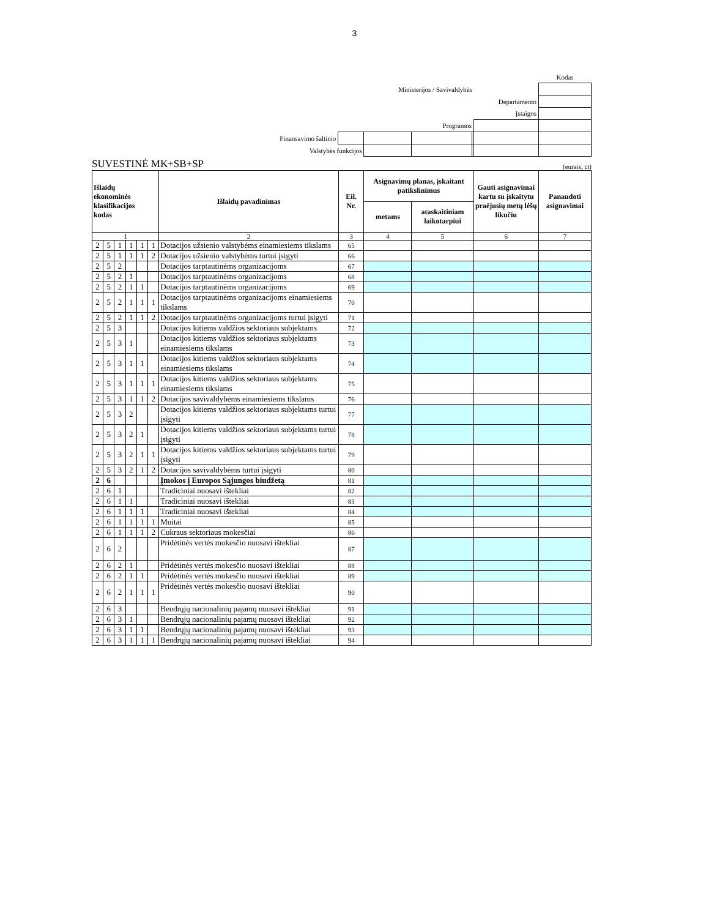3
| | | | | | | Kodas |
| Ministerijos / Savivaldybės | | | | | | |
| Departamento | | | | | | |
| Įstaigos | | | | | | |
| Programos | | | | | | |
| Finansavimo šaltinio | | | | | | |
| Valstybės funkcijos | | | | | | |
SUVESTINĖ MK+SB+SP (eurais, ct)
| Išlaidų ekonominės klasifikacijos kodas | | | | | | Išlaidų pavadinimas | Eil. Nr. | Asignavimų planas, įskaitant patikslinimus | | Gauti asignavimai kartu su įskaitytu praėjusių metų lėšų likučiu | Panaudoti asignavimai |
| --- | --- | --- | --- | --- | --- | --- | --- | --- | --- | --- | --- |
| | | | | | | | | metams | ataskaitiniam laikotarpiui | | |
| 1 | | | | | | 2 | 3 | 4 | 5 | 6 | 7 |
| 2 | 5 | 1 | 1 | 1 | 1 | Dotacijos užsienio valstybėms einamiesiems tikslams | 65 | | | | |
| 2 | 5 | 1 | 1 | 1 | 2 | Dotacijos užsienio valstybėms turtui įsigyti | 66 | | | | |
| 2 | 5 | 2 | | | | Dotacijos tarptautinėms organizacijoms | 67 | | | | |
| 2 | 5 | 2 | 1 | | | Dotacijos tarptautinėms organizacijoms | 68 | | | | |
| 2 | 5 | 2 | 1 | 1 | | Dotacijos tarptautinėms organizacijoms | 69 | | | | |
| 2 | 5 | 2 | 1 | 1 | 1 | Dotacijos tarptautinėms organizacijoms einamiesiems tikslams | 70 | | | | |
| 2 | 5 | 2 | 1 | 1 | 2 | Dotacijos tarptautinėms organizacijoms turtui įsigyti | 71 | | | | |
| 2 | 5 | 3 | | | | Dotacijos kitiems valdžios sektoriaus subjektams | 72 | | | | |
| 2 | 5 | 3 | 1 | | | Dotacijos kitiems valdžios sektoriaus subjektams einamiesiems tikslams | 73 | | | | |
| 2 | 5 | 3 | 1 | 1 | | Dotacijos kitiems valdžios sektoriaus subjektams einamiesiems tikslams | 74 | | | | |
| 2 | 5 | 3 | 1 | 1 | 1 | Dotacijos kitiems valdžios sektoriaus subjektams einamiesiems tikslams | 75 | | | | |
| 2 | 5 | 3 | 1 | 1 | 2 | Dotacijos savivaldybėms einamiesiems tikslams | 76 | | | | |
| 2 | 5 | 3 | 2 | | | Dotacijos kitiems valdžios sektoriaus subjektams turtui įsigyti | 77 | | | | |
| 2 | 5 | 3 | 2 | 1 | | Dotacijos kitiems valdžios sektoriaus subjektams turtui įsigyti | 78 | | | | |
| 2 | 5 | 3 | 2 | 1 | 1 | Dotacijos kitiems valdžios sektoriaus subjektams turtui įsigyti | 79 | | | | |
| 2 | 5 | 3 | 2 | 1 | 2 | Dotacijos savivaldybėms turtui įsigyti | 80 | | | | |
| 2 | 6 | | | | | Įmokos į Europos Sąjungos biudžetą | 81 | | | | |
| 2 | 6 | 1 | | | | Tradiciniai nuosavi ištekliai | 82 | | | | |
| 2 | 6 | 1 | 1 | | | Tradiciniai nuosavi ištekliai | 83 | | | | |
| 2 | 6 | 1 | 1 | 1 | | Tradiciniai nuosavi ištekliai | 84 | | | | |
| 2 | 6 | 1 | 1 | 1 | 1 | Muitai | 85 | | | | |
| 2 | 6 | 1 | 1 | 1 | 2 | Cukraus sektoriaus mokesčiai | 86 | | | | |
| 2 | 6 | 2 | | | | Pridėtinės vertės mokesčio nuosavi ištekliai | 87 | | | | |
| 2 | 6 | 2 | 1 | | | Pridėtinės vertės mokesčio nuosavi ištekliai | 88 | | | | |
| 2 | 6 | 2 | 1 | 1 | | Pridėtinės vertės mokesčio nuosavi ištekliai | 89 | | | | |
| 2 | 6 | 2 | 1 | 1 | 1 | Pridėtinės vertės mokesčio nuosavi ištekliai | 90 | | | | |
| 2 | 6 | 3 | | | | Bendrųjų nacionalinių pajamų nuosavi ištekliai | 91 | | | | |
| 2 | 6 | 3 | 1 | | | Bendrųjų nacionalinių pajamų nuosavi ištekliai | 92 | | | | |
| 2 | 6 | 3 | 1 | 1 | | Bendrųjų nacionalinių pajamų nuosavi ištekliai | 93 | | | | |
| 2 | 6 | 3 | 1 | 1 | 1 | Bendrųjų nacionalinių pajamų nuosavi ištekliai | 94 | | | | |